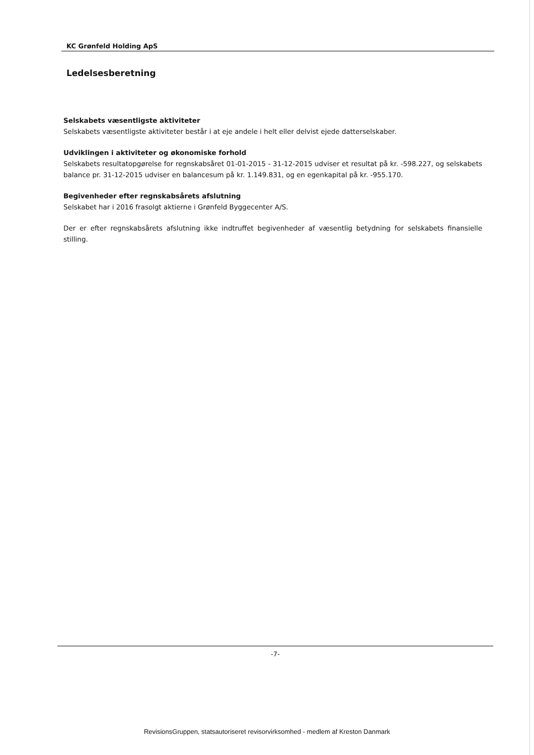KC Grønfeld Holding ApS
Ledelsesberetning
Selskabets væsentligste aktiviteter
Selskabets væsentligste aktiviteter består i at eje andele i helt eller delvist ejede datterselskaber.
Udviklingen i aktiviteter og økonomiske forhold
Selskabets resultatopgørelse for regnskabsåret 01-01-2015 - 31-12-2015 udviser et resultat på kr. -598.227, og selskabets balance pr. 31-12-2015 udviser en balancesum på kr. 1.149.831, og en egenkapital på kr. -955.170.
Begivenheder efter regnskabsårets afslutning
Selskabet har i 2016 frasolgt aktierne i Grønfeld Byggecenter A/S.
Der er efter regnskabsårets afslutning ikke indtruffet begivenheder af væsentlig betydning for selskabets finansielle stilling.
-7-
RevisionsGruppen, statsautoriseret revisorvirksomhed - medlem af Kreston Danmark